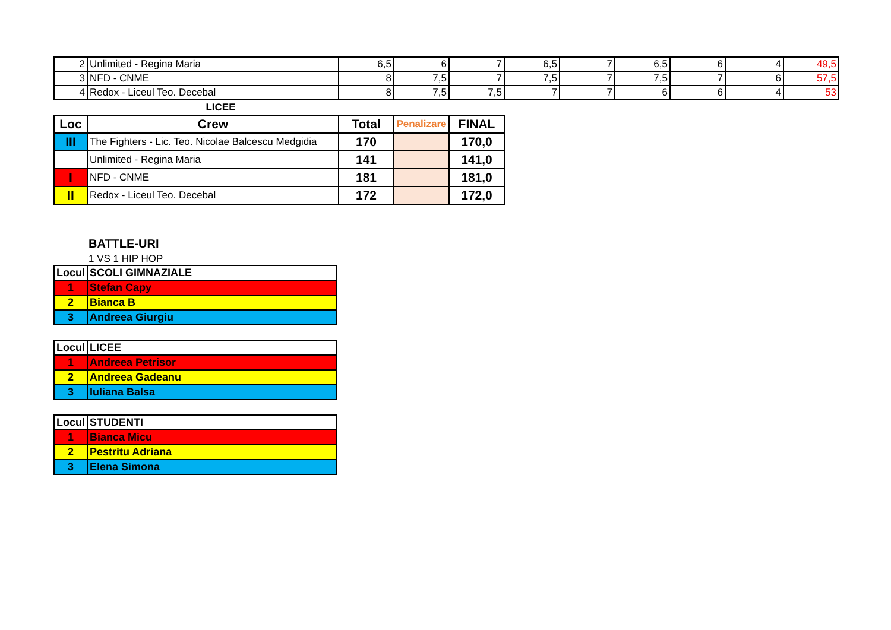| 2 | Unlimited - Regina Maria | 6,5 | 6 | 7 | 6,5 | 7 | 6,5 | 6 | 4 | 49,5 |
| 3 | NFD - CNME | 8 | 7,5 | 7 | 7,5 | 7 | 7,5 | 7 | 6 | 57,5 |
| 4 | Redox - Liceul Teo. Decebal | 8 | 7,5 | 7,5 | 7 | 7 | 6 | 6 | 4 | 53 |
LICEE
| Loc | Crew | Total | Penalizare | FINAL |
| --- | --- | --- | --- | --- |
| III | The Fighters - Lic. Teo. Nicolae Balcescu Medgidia | 170 | | 170,0 |
| | Unlimited - Regina Maria | 141 | | 141,0 |
| I | NFD - CNME | 181 | | 181,0 |
| II | Redox - Liceul Teo. Decebal | 172 | | 172,0 |
BATTLE-URI
1 VS 1 HIP HOP
| Locul | SCOLI GIMNAZIALE |
| 1 | Stefan Capy |
| 2 | Bianca B |
| 3 | Andreea Giurgiu |
| Locul | LICEE |
| 1 | Andreea Petrisor |
| 2 | Andreea Gadeanu |
| 3 | Iuliana Balsa |
| Locul | STUDENTI |
| 1 | Bianca Micu |
| 2 | Pestritu Adriana |
| 3 | Elena Simona |